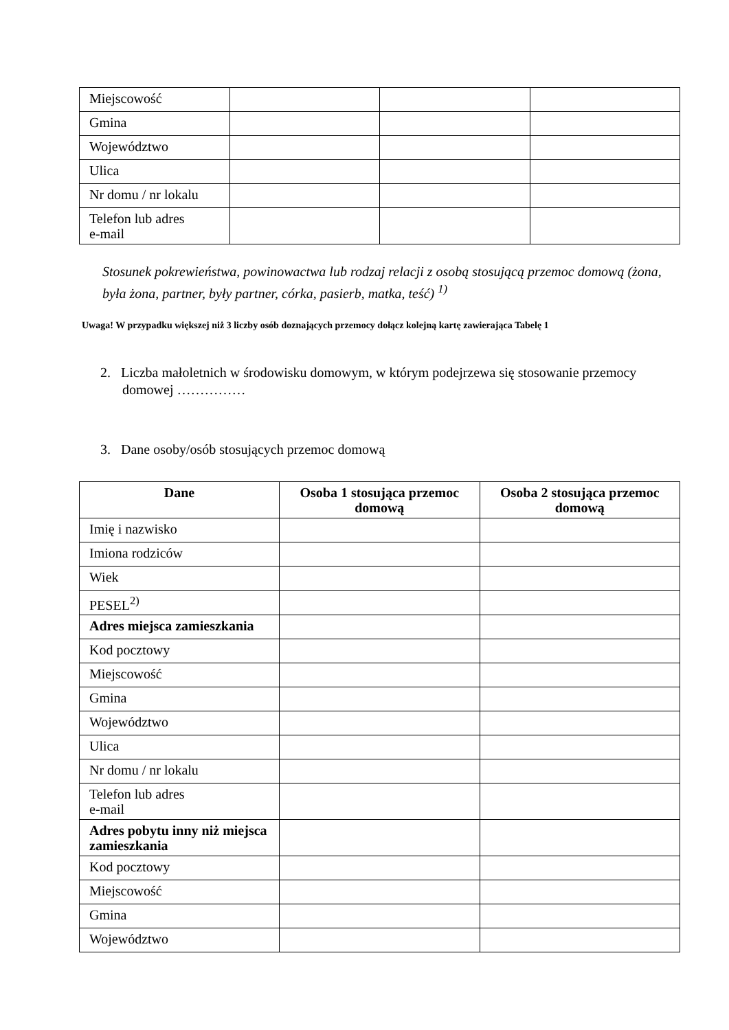| Miejscowość | | | |
| Gmina | | | |
| Województwo | | | |
| Ulica | | | |
| Nr domu / nr lokalu | | | |
| Telefon lub adres e-mail | | | |
Stosunek pokrewieństwa, powinowactwa lub rodzaj relacji z osobą stosującą przemoc domową (żona, była żona, partner, były partner, córka, pasierb, matka, teść) <sup>1)</sup>
Uwaga! W przypadku większej niż 3 liczby osób doznających przemocy dołącz kolejną kartę zawierająca Tabelę 1
2. Liczba małoletnich w środowisku domowym, w którym podejrzewa się stosowanie przemocy domowej ……………
3. Dane osoby/osób stosujących przemoc domową
| Dane | Osoba 1 stosująca przemoc domową | Osoba 2 stosująca przemoc domową |
| --- | --- | --- |
| Imię i nazwisko | | |
| Imiona rodziców | | |
| Wiek | | |
| PESEL<sup>2)</sup> | | |
| Adres miejsca zamieszkania | | |
| Kod pocztowy | | |
| Miejscowość | | |
| Gmina | | |
| Województwo | | |
| Ulica | | |
| Nr domu / nr lokalu | | |
| Telefon lub adres e-mail | | |
| Adres pobytu inny niż miejsca zamieszkania | | |
| Kod pocztowy | | |
| Miejscowość | | |
| Gmina | | |
| Województwo | | |